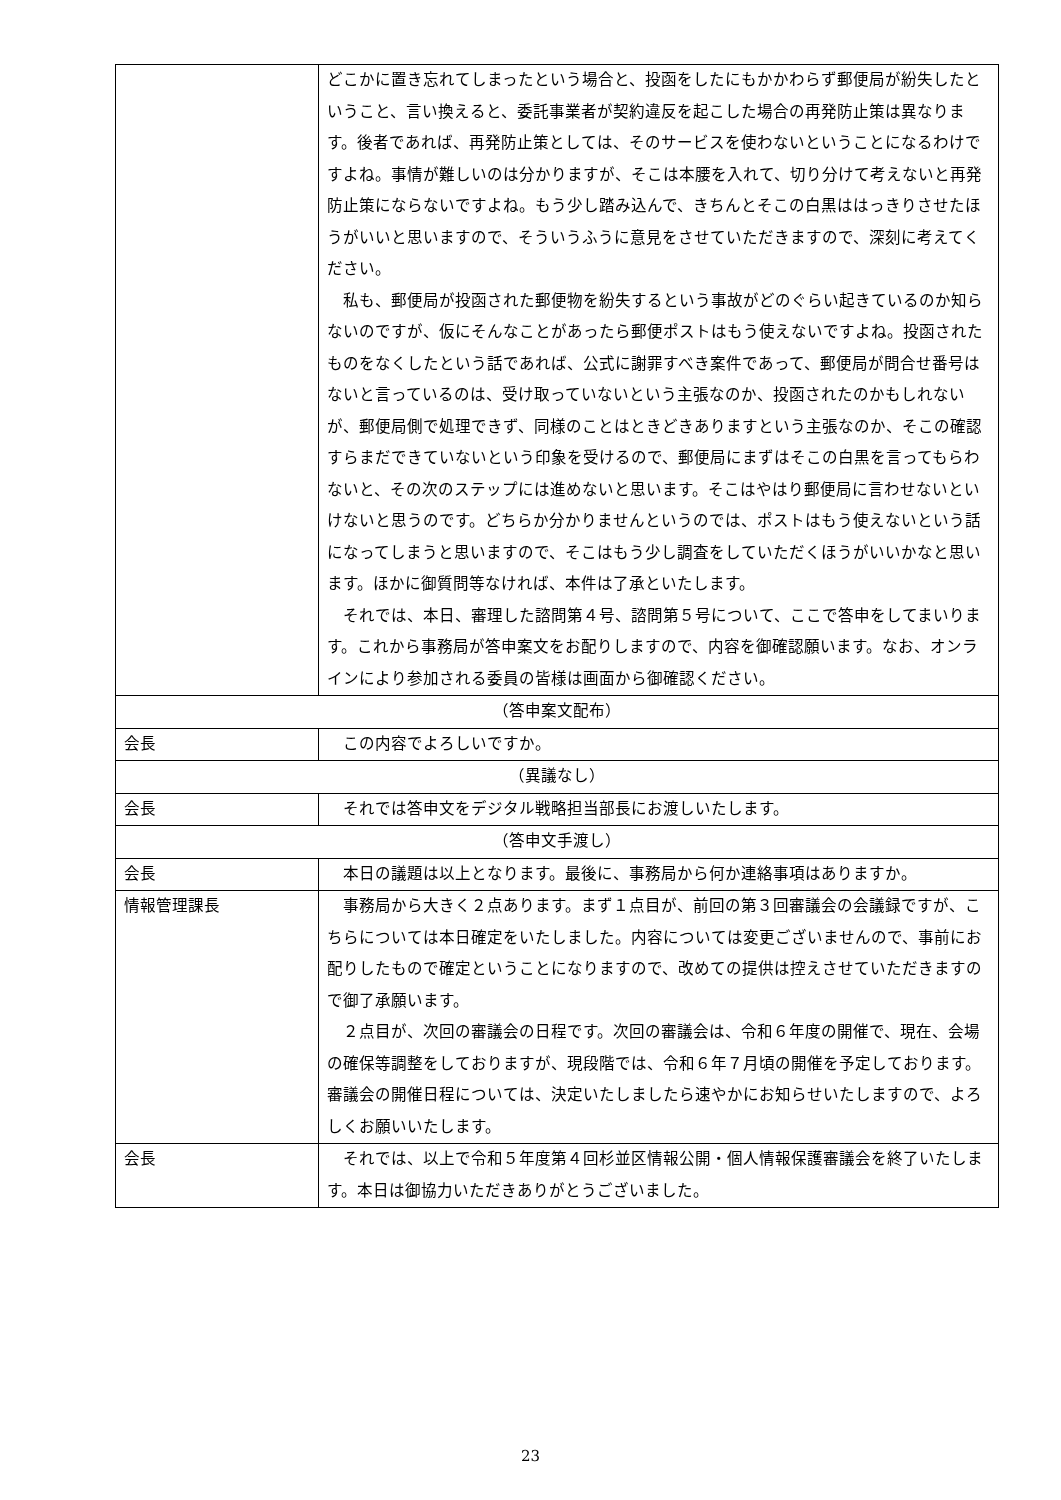| | どこかに置き忘れてしまったという場合と、投函をしたにもかかわらず郵便局が紛失したということ、言い換えると、委託事業者が契約違反を起こした場合の再発防止策は異なります。後者であれば、再発防止策としては、そのサービスを使わないということになるわけですよね。事情が難しいのは分かりますが、そこは本腰を入れて、切り分けて考えないと再発防止策にならないですよね。もう少し踏み込んで、きちんとそこの白黒ははっきりさせたほうがいいと思いますので、そういうふうに意見をさせていただきますので、深刻に考えてください。 私も、郵便局が投函された郵便物を紛失するという事故がどのぐらい起きているのか知らないのですが、仮にそんなことがあったら郵便ポストはもう使えないですよね。投函されたものをなくしたという話であれば、公式に謝罪すべき案件であって、郵便局が問合せ番号はないと言っているのは、受け取っていないという主張なのか、投函されたのかもしれないが、郵便局側で処理できず、同様のことはときどきありますという主張なのか、そこの確認すらまだできていないという印象を受けるので、郵便局にまずはそこの白黒を言ってもらわないと、その次のステップには進めないと思います。そこはやはり郵便局に言わせないといけないと思うのです。どちらか分かりませんというのでは、ポストはもう使えないという話になってしまうと思いますので、そこはもう少し調査をしていただくほうがいいかなと思います。ほかに御質問等なければ、本件は了承といたします。 それでは、本日、審理した諮問第４号、諮問第５号について、ここで答申をしてまいります。これから事務局が答申案文をお配りしますので、内容を御確認願います。なお、オンラインにより参加される委員の皆様は画面から御確認ください。 |
| （答申案文配布） | |
| 会長 | この内容でよろしいですか。 |
| （異議なし） | |
| 会長 | それでは答申文をデジタル戦略担当部長にお渡しいたします。 |
| （答申文手渡し） | |
| 会長 | 本日の議題は以上となります。最後に、事務局から何か連絡事項はありますか。 |
| 情報管理課長 | 事務局から大きく２点あります。まず１点目が、前回の第３回審議会の会議録ですが、こちらについては本日確定をいたしました。内容については変更ございませんので、事前にお配りしたもので確定ということになりますので、改めての提供は控えさせていただきますので御了承願います。 ２点目が、次回の審議会の日程です。次回の審議会は、令和６年度の開催で、現在、会場の確保等調整をしておりますが、現段階では、令和６年７月頃の開催を予定しております。審議会の開催日程については、決定いたしましたら速やかにお知らせいたしますので、よろしくお願いいたします。 |
| 会長 | それでは、以上で令和５年度第４回杉並区情報公開・個人情報保護審議会を終了いたします。本日は御協力いただきありがとうございました。 |
23